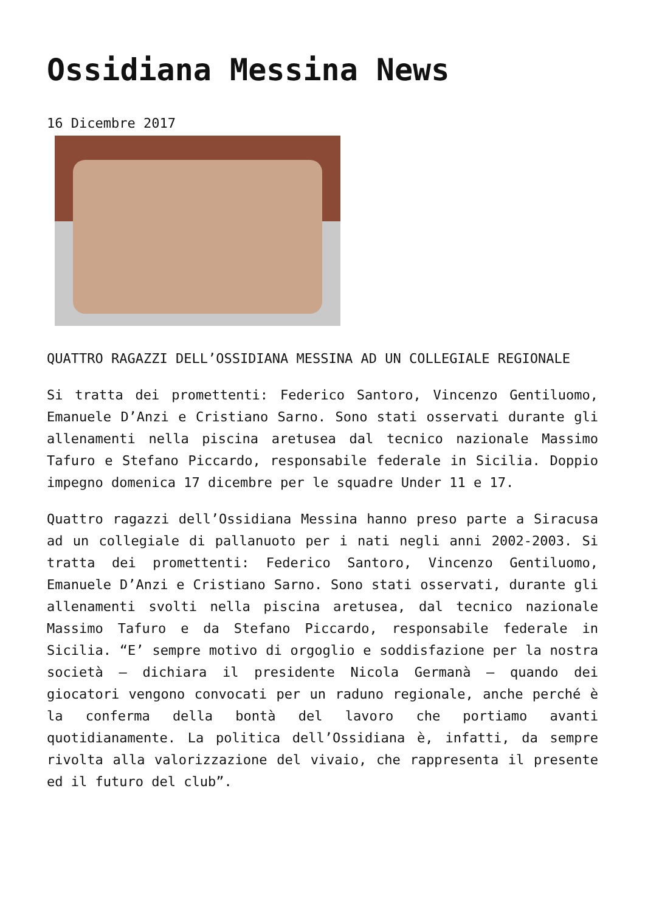Ossidiana Messina News
16 Dicembre 2017
QUATTRO RAGAZZI DELL’OSSIDIANA MESSINA AD UN COLLEGIALE REGIONALE
Si tratta dei promettenti: Federico Santoro, Vincenzo Gentiluomo, Emanuele D’Anzi e Cristiano Sarno. Sono stati osservati durante gli allenamenti nella piscina aretusea dal tecnico nazionale Massimo Tafuro e Stefano Piccardo, responsabile federale in Sicilia. Doppio impegno domenica 17 dicembre per le squadre Under 11 e 17.
Quattro ragazzi dell’Ossidiana Messina hanno preso parte a Siracusa ad un collegiale di pallanuoto per i nati negli anni 2002-2003. Si tratta dei promettenti: Federico Santoro, Vincenzo Gentiluomo, Emanuele D’Anzi e Cristiano Sarno. Sono stati osservati, durante gli allenamenti svolti nella piscina aretusea, dal tecnico nazionale Massimo Tafuro e da Stefano Piccardo, responsabile federale in Sicilia. “E’ sempre motivo di orgoglio e soddisfazione per la nostra società – dichiara il presidente Nicola Germanà – quando dei giocatori vengono convocati per un raduno regionale, anche perché è la conferma della bontà del lavoro che portiamo avanti quotidianamente. La politica dell’Ossidiana è, infatti, da sempre rivolta alla valorizzazione del vivaio, che rappresenta il presente ed il futuro del club”.